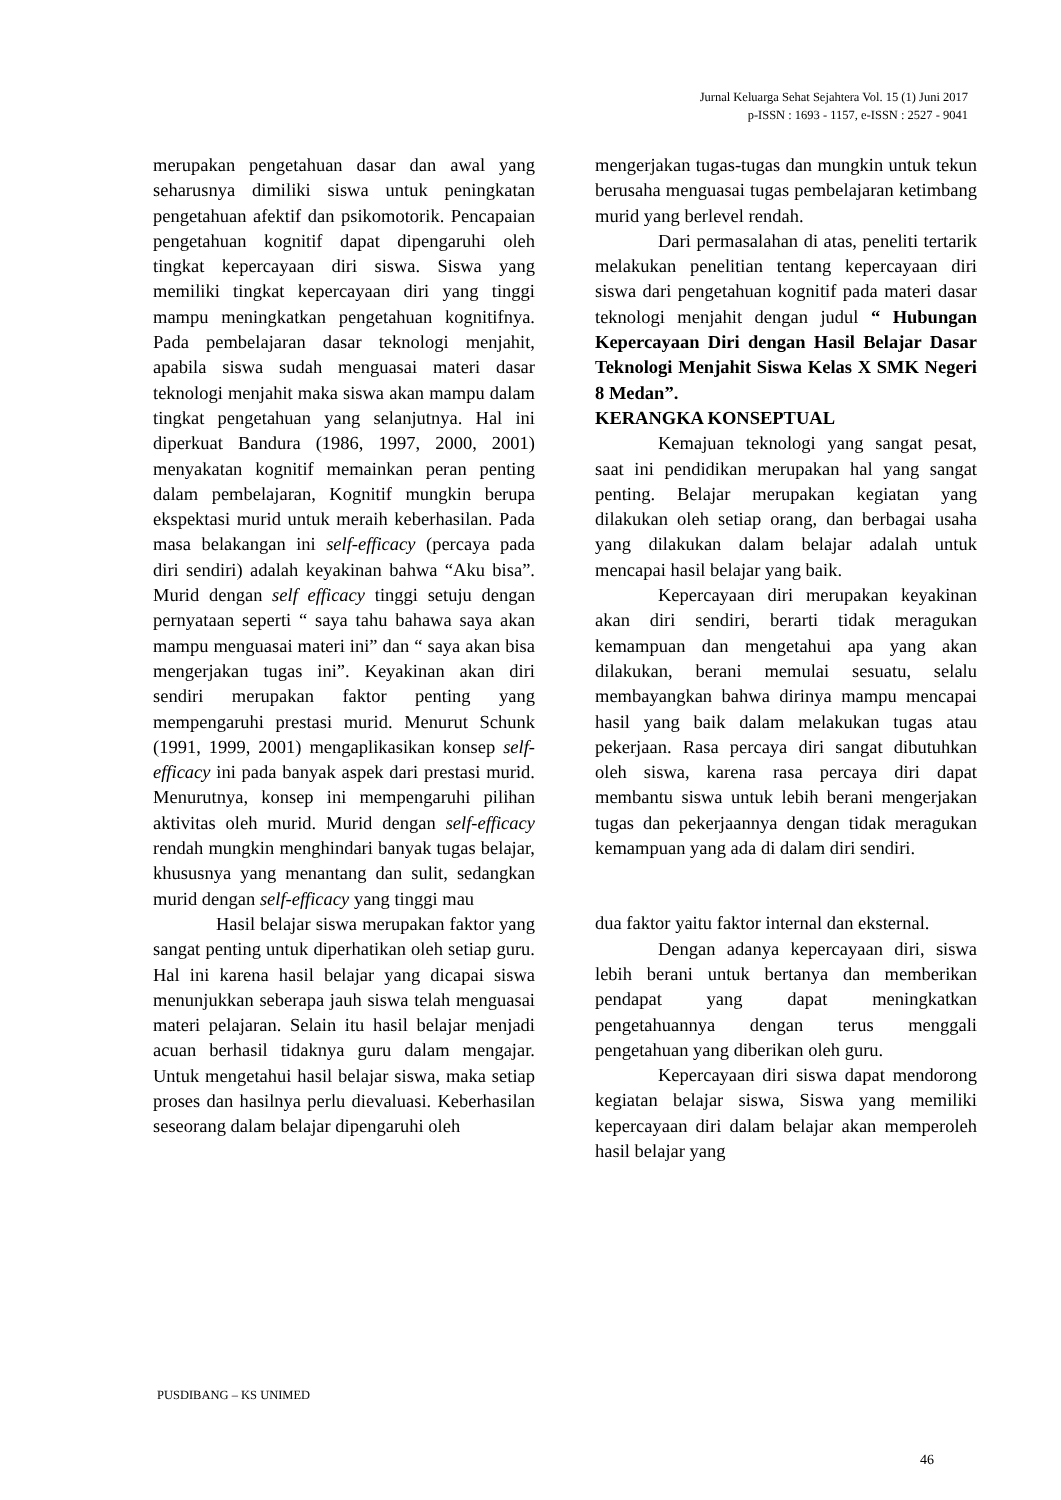Jurnal Keluarga Sehat Sejahtera Vol. 15 (1) Juni 2017
p-ISSN : 1693 - 1157, e-ISSN : 2527 - 9041
merupakan pengetahuan dasar dan awal yang seharusnya dimiliki siswa untuk peningkatan pengetahuan afektif dan psikomotorik. Pencapaian pengetahuan kognitif dapat dipengaruhi oleh tingkat kepercayaan diri siswa. Siswa yang memiliki tingkat kepercayaan diri yang tinggi mampu meningkatkan pengetahuan kognitifnya. Pada pembelajaran dasar teknologi menjahit, apabila siswa sudah menguasai materi dasar teknologi menjahit maka siswa akan mampu dalam tingkat pengetahuan yang selanjutnya. Hal ini diperkuat Bandura (1986, 1997, 2000, 2001) menyakatan kognitif memainkan peran penting dalam pembelajaran, Kognitif mungkin berupa ekspektasi murid untuk meraih keberhasilan. Pada masa belakangan ini self-efficacy (percaya pada diri sendiri) adalah keyakinan bahwa “Aku bisa”. Murid dengan self efficacy tinggi setuju dengan pernyataan seperti “ saya tahu bahawa saya akan mampu menguasai materi ini” dan “ saya akan bisa mengerjakan tugas ini”. Keyakinan akan diri sendiri merupakan faktor penting yang mempengaruhi prestasi murid. Menurut Schunk (1991, 1999, 2001) mengaplikasikan konsep self-efficacy ini pada banyak aspek dari prestasi murid. Menurutnya, konsep ini mempengaruhi pilihan aktivitas oleh murid. Murid dengan self-efficacy rendah mungkin menghindari banyak tugas belajar, khususnya yang menantang dan sulit, sedangkan murid dengan self-efficacy yang tinggi mau
Hasil belajar siswa merupakan faktor yang sangat penting untuk diperhatikan oleh setiap guru. Hal ini karena hasil belajar yang dicapai siswa menunjukkan seberapa jauh siswa telah menguasai materi pelajaran. Selain itu hasil belajar menjadi acuan berhasil tidaknya guru dalam mengajar. Untuk mengetahui hasil belajar siswa, maka setiap proses dan hasilnya perlu dievaluasi. Keberhasilan seseorang dalam belajar dipengaruhi oleh
mengerjakan tugas-tugas dan mungkin untuk tekun berusaha menguasai tugas pembelajaran ketimbang murid yang berlevel rendah.
Dari permasalahan di atas, peneliti tertarik melakukan penelitian tentang kepercayaan diri siswa dari pengetahuan kognitif pada materi dasar teknologi menjahit dengan judul “ Hubungan Kepercayaan Diri dengan Hasil Belajar Dasar Teknologi Menjahit Siswa Kelas X SMK Negeri 8 Medan”.
KERANGKA KONSEPTUAL
Kemajuan teknologi yang sangat pesat, saat ini pendidikan merupakan hal yang sangat penting. Belajar merupakan kegiatan yang dilakukan oleh setiap orang, dan berbagai usaha yang dilakukan dalam belajar adalah untuk mencapai hasil belajar yang baik.
Kepercayaan diri merupakan keyakinan akan diri sendiri, berarti tidak meragukan kemampuan dan mengetahui apa yang akan dilakukan, berani memulai sesuatu, selalu membayangkan bahwa dirinya mampu mencapai hasil yang baik dalam melakukan tugas atau pekerjaan. Rasa percaya diri sangat dibutuhkan oleh siswa, karena rasa percaya diri dapat membantu siswa untuk lebih berani mengerjakan tugas dan pekerjaannya dengan tidak meragukan kemampuan yang ada di dalam diri sendiri.
dua faktor yaitu faktor internal dan eksternal.
Dengan adanya kepercayaan diri, siswa lebih berani untuk bertanya dan memberikan pendapat yang dapat meningkatkan pengetahuannya dengan terus menggali pengetahuan yang diberikan oleh guru.
Kepercayaan diri siswa dapat mendorong kegiatan belajar siswa, Siswa yang memiliki kepercayaan diri dalam belajar akan memperoleh hasil belajar yang
PUSDIBANG – KS UNIMED
46